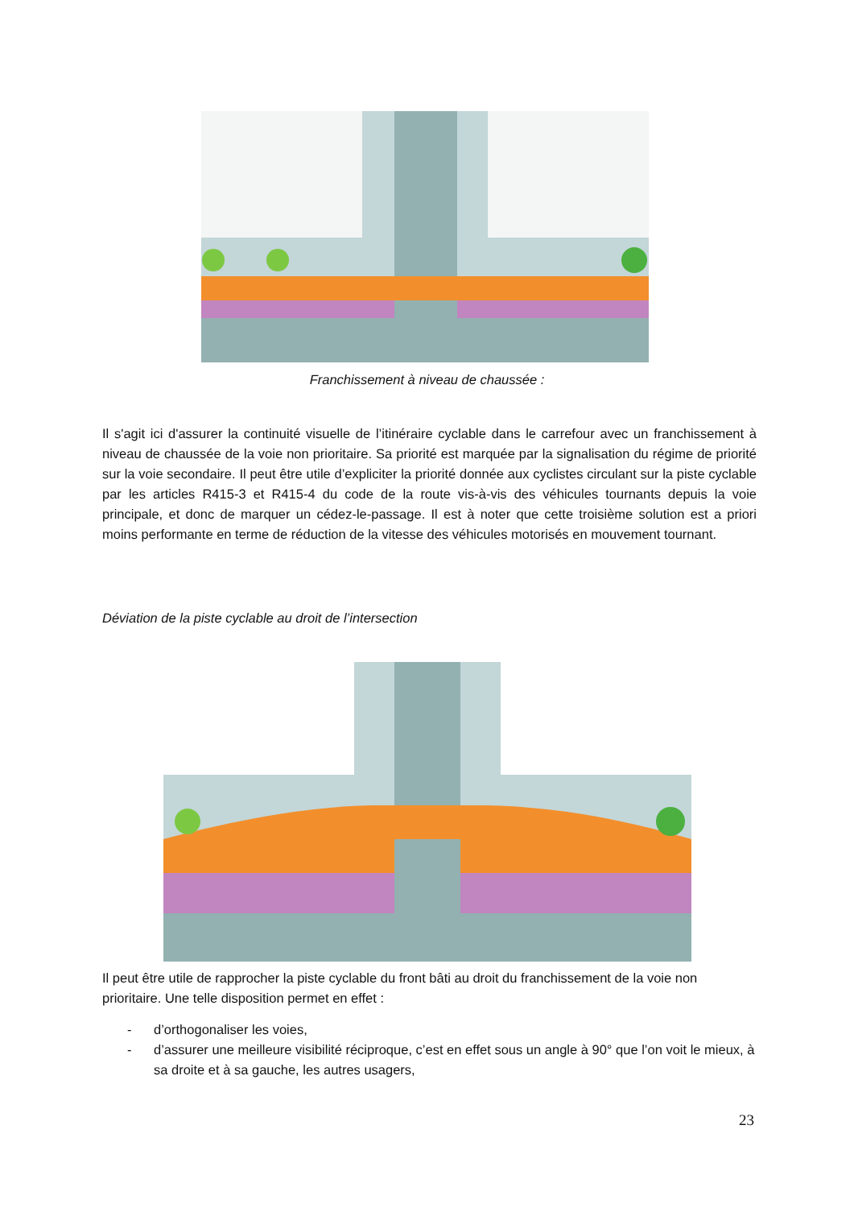Franchissement à niveau de chaussée :
Il s'agit ici d'assurer la continuité visuelle de l’itinéraire cyclable dans le carrefour avec un franchissement à niveau de chaussée de la voie non prioritaire. Sa priorité est marquée par la signalisation du régime de priorité sur la voie secondaire. Il peut être utile d’expliciter la priorité donnée aux cyclistes circulant sur la piste cyclable par les articles R415-3 et R415-4 du code de la route vis-à-vis des véhicules tournants depuis la voie principale, et donc de marquer un cédez-le-passage. Il est à noter que cette troisième solution est a priori moins performante en terme de réduction de la vitesse des véhicules motorisés en mouvement tournant.
Déviation de la piste cyclable au droit de l’intersection
Il peut être utile de rapprocher la piste cyclable du front bâti au droit du franchissement de la voie non prioritaire. Une telle disposition permet en effet :
- d’orthogonaliser les voies,
- d’assurer une meilleure visibilité réciproque, c’est en effet sous un angle à 90° que l’on voit le mieux, à sa droite et à sa gauche, les autres usagers,
23